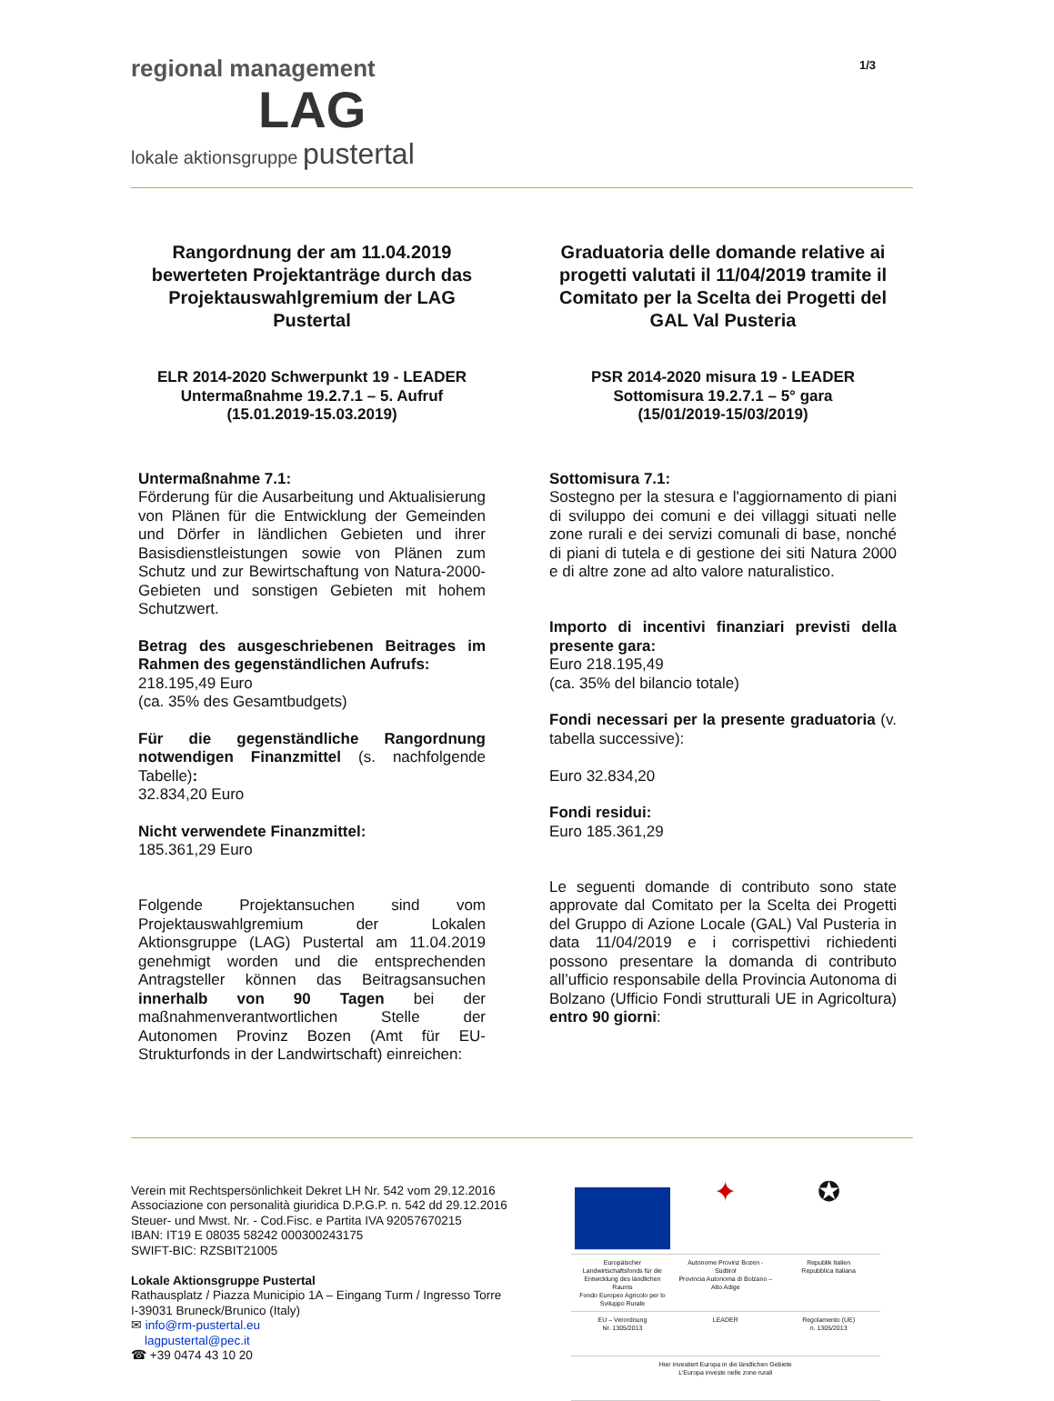1/3
regional management
LAG
lokale aktionsgruppe pustertal
Rangordnung der am 11.04.2019 bewerteten Projektanträge durch das Projektauswahlgremium der LAG Pustertal
ELR 2014-2020 Schwerpunkt 19 - LEADER
Untermaßnahme 19.2.7.1 – 5. Aufruf
(15.01.2019-15.03.2019)
Untermaßnahme 7.1:
Förderung für die Ausarbeitung und Aktualisierung von Plänen für die Entwicklung der Gemeinden und Dörfer in ländlichen Gebieten und ihrer Basisdienstleistungen sowie von Plänen zum Schutz und zur Bewirtschaftung von Natura-2000-Gebieten und sonstigen Gebieten mit hohem Schutzwert.
Betrag des ausgeschriebenen Beitrages im Rahmen des gegenständlichen Aufrufs:
218.195,49 Euro
(ca. 35% des Gesamtbudgets)
Für die gegenständliche Rangordnung notwendigen Finanzmittel (s. nachfolgende Tabelle):
32.834,20 Euro
Nicht verwendete Finanzmittel:
185.361,29 Euro
Folgende Projektansuchen sind vom Projektauswahlgremium der Lokalen Aktionsgruppe (LAG) Pustertal am 11.04.2019 genehmigt worden und die entsprechenden Antragsteller können das Beitragsansuchen innerhalb von 90 Tagen bei der maßnahmenverantwortlichen Stelle der Autonomen Provinz Bozen (Amt für EU-Strukturfonds in der Landwirtschaft) einreichen:
Graduatoria delle domande relative ai progetti valutati il 11/04/2019 tramite il Comitato per la Scelta dei Progetti del GAL Val Pusteria
PSR 2014-2020 misura 19 - LEADER
Sottomisura 19.2.7.1 – 5° gara
(15/01/2019-15/03/2019)
Sottomisura 7.1:
Sostegno per la stesura e l'aggiornamento di piani di sviluppo dei comuni e dei villaggi situati nelle zone rurali e dei servizi comunali di base, nonché di piani di tutela e di gestione dei siti Natura 2000 e di altre zone ad alto valore naturalistico.
Importo di incentivi finanziari previsti della presente gara:
Euro 218.195,49
(ca. 35% del bilancio totale)
Fondi necessari per la presente graduatoria (v. tabella successive):
Euro 32.834,20
Fondi residui:
Euro 185.361,29
Le seguenti domande di contributo sono state approvate dal Comitato per la Scelta dei Progetti del Gruppo di Azione Locale (GAL) Val Pusteria in data 11/04/2019 e i corrispettivi richiedenti possono presentare la domanda di contributo all’ufficio responsabile della Provincia Autonoma di Bolzano (Ufficio Fondi strutturali UE in Agricoltura) entro 90 giorni:
Verein mit Rechtspersönlichkeit Dekret LH Nr. 542 vom 29.12.2016
Associazione con personalità giuridica D.P.G.P. n. 542 dd 29.12.2016
Steuer- und Mwst. Nr. - Cod.Fisc. e Partita IVA 92057670215
IBAN: IT19 E 08035 58242 000300243175
SWIFT-BIC: RZSBIT21005
Lokale Aktionsgruppe Pustertal
Rathausplatz / Piazza Municipio 1A – Eingang Turm / Ingresso Torre
I-39031 Bruneck/Brunico (Italy)
✉ info@rm-pustertal.eu
lagpustertal@pec.it
☎ +39 0474 43 10 20
✦
✪
Europäischer Landwirtschaftsfonds für die Entwicklung des ländlichen Raums
Fondo Europeo Agricolo per lo Sviluppo Rurale
Autonome Provinz Bozen - Südtirol
Provincia Autonoma di Bolzano – Alto Adige
Republik Italien
Repubblica Italiana
EU – Verordnung
Nr. 1305/2013
LEADER
Regolamento (UE)
n. 1305/2013
Hier investiert Europa in die ländlichen Gebiete
L’Europa investe nelle zone rurali